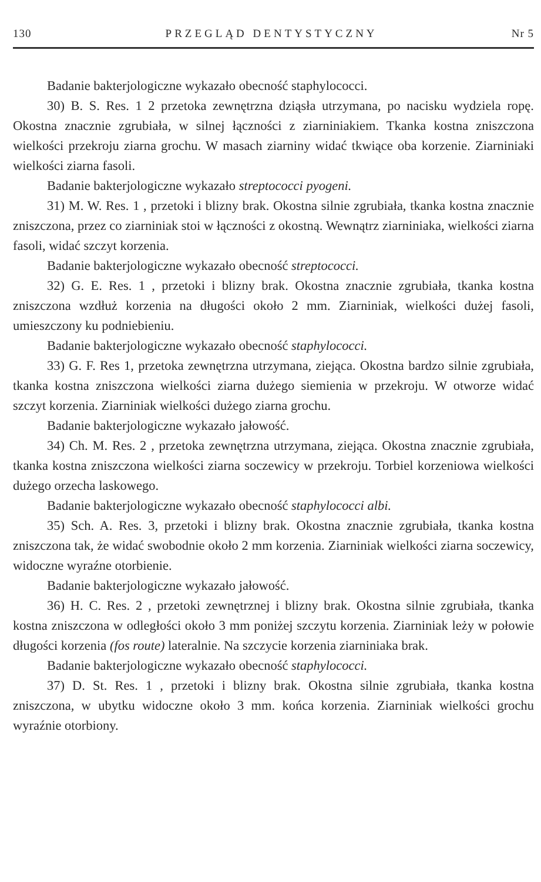130 PRZEGLĄD DENTYSTYCZNY Nr 5
Badanie bakterjologiczne wykazało obecność staphylococci.
30) B. S. Res. 1 2 przetoka zewnętrzna dziąsła utrzymana, po nacisku wydziela ropę. Okostna znacznie zgrubiała, w silnej łączności z ziarniniakiem. Tkanka kostna zniszczona wielkości przekroju ziarna grochu. W masach ziarniny widać tkwiące oba korzenie. Ziarniniaki wielkości ziarna fasoli.
Badanie bakterjologiczne wykazało streptococci pyogeni.
31) M. W. Res. 1 , przetoki i blizny brak. Okostna silnie zgrubiała, tkanka kostna znacznie zniszczona, przez co ziarniniak stoi w łączności z okostną. Wewnątrz ziarniniaka, wielkości ziarna fasoli, widać szczyt korzenia.
Badanie bakterjologiczne wykazało obecność streptococci.
32) G. E. Res. 1 , przetoki i blizny brak. Okostna znacznie zgrubiała, tkanka kostna zniszczona wzdłuż korzenia na długości około 2 mm. Ziarniniak, wielkości dużej fasoli, umieszczony ku podniebieniu.
Badanie bakterjologiczne wykazało obecność staphylococci.
33) G. F. Res 1, przetoka zewnętrzna utrzymana, ziejąca. Okostna bardzo silnie zgrubiała, tkanka kostna zniszczona wielkości ziarna dużego siemienia w przekroju. W otworze widać szczyt korzenia. Ziarniniak wielkości dużego ziarna grochu.
Badanie bakterjologiczne wykazało jałowość.
34) Ch. M. Res. 2 , przetoka zewnętrzna utrzymana, ziejąca. Okostna znacznie zgrubiała, tkanka kostna zniszczona wielkości ziarna soczewicy w przekroju. Torbiel korzeniowa wielkości dużego orzecha laskowego.
Badanie bakterjologiczne wykazało obecność staphylococci albi.
35) Sch. A. Res. 3, przetoki i blizny brak. Okostna znacznie zgrubiała, tkanka kostna zniszczona tak, że widać swobodnie około 2 mm korzenia. Ziarniniak wielkości ziarna soczewicy, widoczne wyraźne otorbienie.
Badanie bakterjologiczne wykazało jałowość.
36) H. C. Res. 2 , przetoki zewnętrznej i blizny brak. Okostna silnie zgrubiała, tkanka kostna zniszczona w odległości około 3 mm poniżej szczytu korzenia. Ziarniniak leży w połowie długości korzenia (fos route) lateralnie. Na szczycie korzenia ziarniniaka brak.
Badanie bakterjologiczne wykazało obecność staphylococci.
37) D. St. Res. 1 , przetoki i blizny brak. Okostna silnie zgrubiała, tkanka kostna zniszczona, w ubytku widoczne około 3 mm. końca korzenia. Ziarniniak wielkości grochu wyraźnie otorbiony.